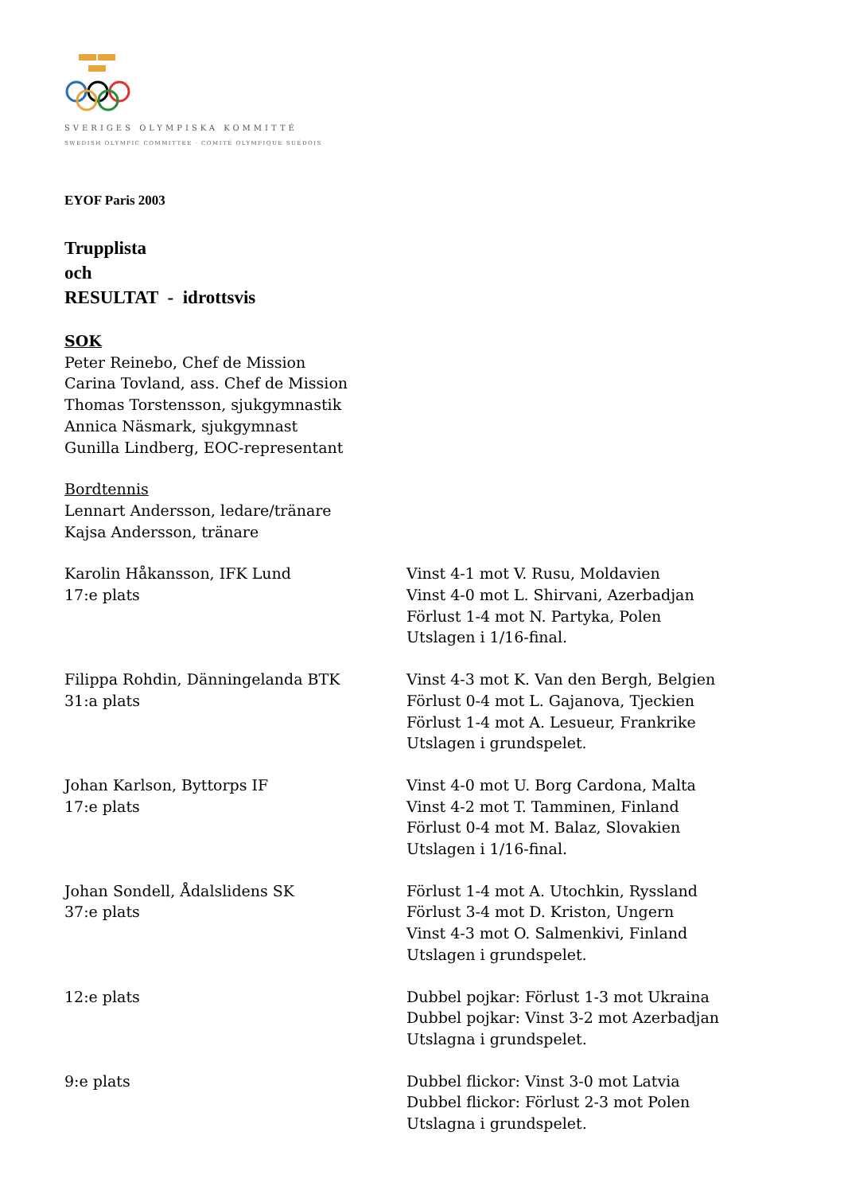SVERIGES OLYMPISKA KOMMITTÉ
SWEDISH OLYMPIC COMMITTEE · COMITÉ OLYMPIQUE SUÉDOIS
EYOF Paris 2003
Trupplista
och
RESULTAT - idrottsvis
SOK
Peter Reinebo, Chef de Mission
Carina Tovland, ass. Chef de Mission
Thomas Torstensson, sjukgymnastik
Annica Näsmark, sjukgymnast
Gunilla Lindberg, EOC-representant
Bordtennis
Lennart Andersson, ledare/tränare
Kajsa Andersson, tränare
Karolin Håkansson, IFK Lund
17:e plats
Vinst 4-1 mot V. Rusu, Moldavien
Vinst 4-0 mot L. Shirvani, Azerbadjan
Förlust 1-4 mot N. Partyka, Polen
Utslagen i 1/16-final.
Filippa Rohdin, Dänningelanda BTK
31:a plats
Vinst 4-3 mot K. Van den Bergh, Belgien
Förlust 0-4 mot L. Gajanova, Tjeckien
Förlust 1-4 mot A. Lesueur, Frankrike
Utslagen i grundspelet.
Johan Karlson, Byttorps IF
17:e plats
Vinst 4-0 mot U. Borg Cardona, Malta
Vinst 4-2 mot T. Tamminen, Finland
Förlust 0-4 mot M. Balaz, Slovakien
Utslagen i 1/16-final.
Johan Sondell, Ådalslidens SK
37:e plats
Förlust 1-4 mot A. Utochkin, Ryssland
Förlust 3-4 mot D. Kriston, Ungern
Vinst 4-3 mot O. Salmenkivi, Finland
Utslagen i grundspelet.
12:e plats Dubbel pojkar: Förlust 1-3 mot Ukraina
Dubbel pojkar: Vinst 3-2 mot Azerbadjan
Utslagna i grundspelet.
9:e plats Dubbel flickor: Vinst 3-0 mot Latvia
Dubbel flickor: Förlust 2-3 mot Polen
Utslagna i grundspelet.